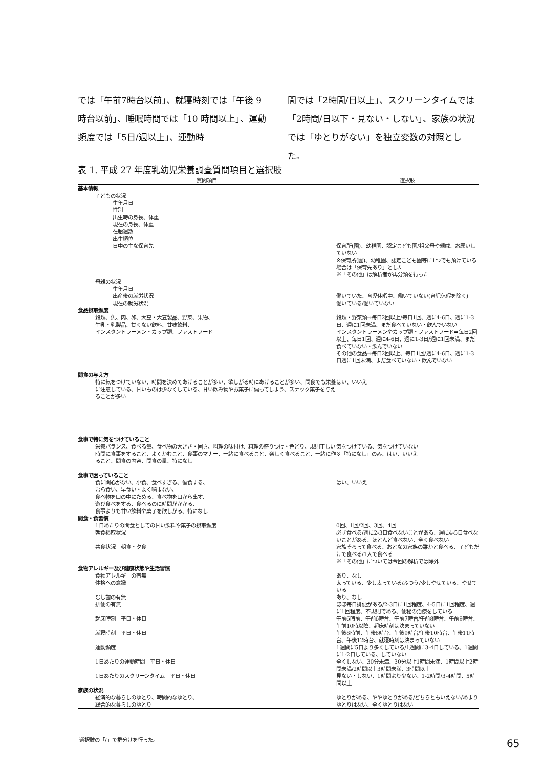では「午前7時台以前」、就寝時刻では「午後 9 時台以前」、睡眠時間では「10 時間以上」、運動頻度では「5日/週以上」、運動時
間では「2時間/日以上」、スクリーンタイムでは「2時間/日以下・見ない・しない」、家族の状況では「ゆとりがない」を独立変数の対照とした。
表 1. 平成 27 年度乳幼児栄養調査質問項目と選択肢
| 質問項目 | 選択肢 |
| --- | --- |
| 基本情報 | |
| 子どもの状況 | |
| 生年月日 | |
| 性別 | |
| 出生時の身長、体重 | |
| 現在の身長、体重 | |
| 在胎週数 | |
| 出生順位 | |
| 日中の主な保育先 | 保育所(園)、幼稚園、認定こども園/祖父母や親戚、お願いしていない ※保育所(園)、幼稚園、認定こども園等に1つでも預けている場合は「保育先あり」とした ※「その他」は解析者が再分類を行った |
| 母親の状況 | |
| 生年月日 | |
| 出産後の就労状況 | 働いていた、育児休暇中、働いていない(育児休暇を除く) |
| 現在の就労状況 | 働いている/働いていない |
| 食品摂取頻度 | |
| 穀類、魚、肉、卵、大豆・大豆製品、野菜、果物、 牛乳・乳製品、甘くない飲料、甘味飲料、 インスタントラーメン・カップ麺、ファストフード | 穀類・野菜類⇒毎日2回以上/毎日1回、週に4-6日、週に1-3日、週に1回未満、まだ食べていない・飲んでいない インスタントラーメンやカップ麺・ファストフード⇒毎日2回以上、毎日1回、週に4-6日、週に1-3日/週に1回未満、まだ食べていない・飲んでいない その他の食品⇒毎日2回以上、毎日1回/週に4-6日、週に1-3日週に1回未満、まだ食べていない・飲んでいない |
| 間食の与え方 | |
| 特に気をつけていない、時間を決めてあげることが多い、欲しがる時にあげることが多い、間食でも栄養に注意している、甘いものは少なくしている、甘い飲み物やお菓子に偏ってしまう、スナック菓子を与えることが多い | はい、いいえ |
| 食事で特に気をつけていること | |
| 栄養バランス、食べる量、食べ物の大きさ・固さ、料理の味付け、料理の盛りつけ・色どり、規則正しい時間に食事をすること、よくかむこと、食事のマナー、一緒に食べること、楽しく食べること、一緒に作ること、間食の内容、間食の量、特になし | 気をつけている、気をつけていない ※「特になし」のみ、はい、いいえ |
| 食事で困っていること | |
| 食に関心がない、小食、食べすぎる、偏食する、 むら食い、早食い・よく噛まない、 食べ物を口の中にためる、食べ物を口から出す、 遊び食べをする、食べるのに時間がかかる、 食事よりも甘い飲料や菓子を欲しがる、特になし | はい、いいえ |
| 間食・食習慣 | |
| 1日あたりの間食としての甘い飲料や菓子の摂取頻度 | 0回、1回/2回、3回、4回 |
| 朝食摂取状況 | 必ず食べる/週に2-3日食べないことがある、週に4-5日食べないことがある、ほとんど食べない、全く食べない |
| 共食状況 朝食・夕食 | 家族そろって食べる、おとなの家族の誰かと食べる、子どもだけで食べる/1人で食べる ※「その他」については今回の解析では除外 |
| 食物アレルギー及び健康状態や生活習慣 | |
| 食物アレルギーの有無 | あり、なし |
| 体格への意識 | 太っている、少し太っている/ふつう/少しやせている、やせている |
| むし歯の有無 | あり、なし |
| 排便の有無 | ほぼ毎日排便がある/2-3日に1回程度、4-5日に1回程度、週に1回程度、不規則である、便秘の治療をしている |
| 起床時刻 平日・休日 | 午前6時前、午前6時台、午前7時台/午前8時台、午前9時台、午前10時以降、起床時刻は決まっていない |
| 就寝時刻 平日・休日 | 午後8時前、午後8時台、午後9時台/午後10時台、午後11時台、午後12時台、就寝時刻は決まっていない |
| 運動頻度 | 1週間に5日より多くしている/1週間に3-4日している、1週間に1-2日している、していない |
| 1日あたりの運動時間 平日・休日 | 全くしない、30分未満、30分以上1時間未満、1時間以上2時間未満/2時間以上3時間未満、3時間以上 |
| 1日あたりのスクリーンタイム 平日・休日 | 見ない・しない、1時間より少ない、1-2時間/3-4時間、5時間以上 |
| 家族の状況 | |
| 経済的な暮らしのゆとり、時間的なゆとり、 総合的な暮らしのゆとり | ゆとりがある、ややゆとりがある/どちらともいえない/あまりゆとりはない、全くゆとりはない |
選択肢の「/」で群分けを行った。 65